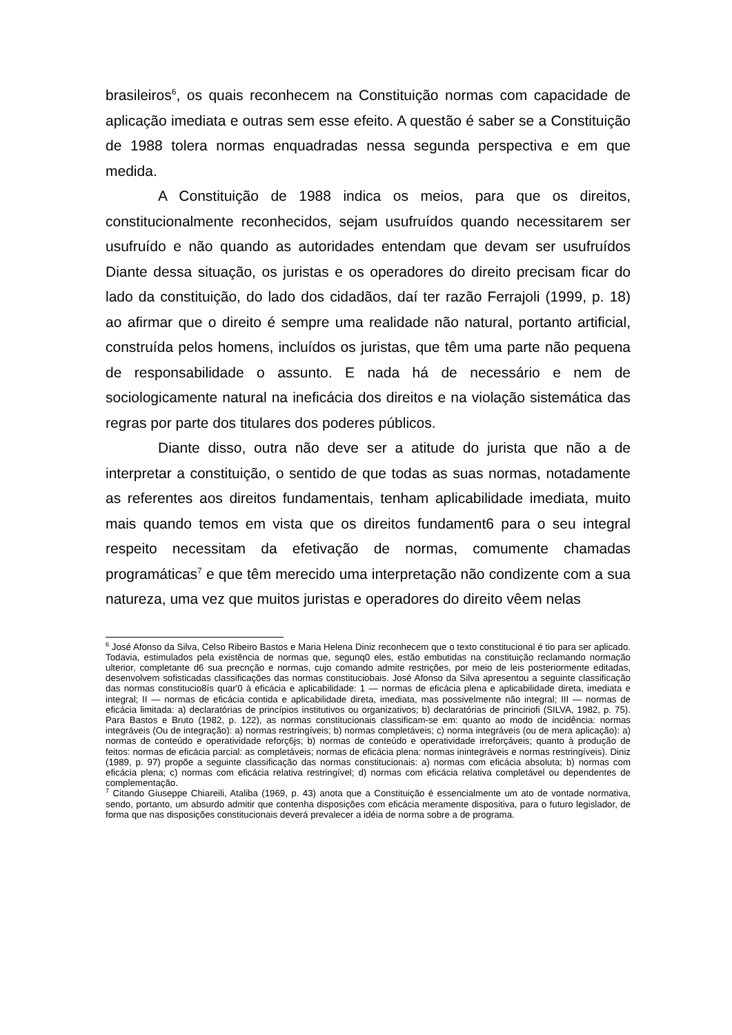brasileiros<sup>6</sup>, os quais reconhecem na Constituição normas com capacidade de aplicação imediata e outras sem esse efeito. A questão é saber se a Constituição de 1988 tolera normas enquadradas nessa segunda perspectiva e em que medida.
A Constituição de 1988 indica os meios, para que os direitos, constitucionalmente reconhecidos, sejam usufruídos quando necessitarem ser usufruído e não quando as autoridades entendam que devam ser usufruídos Diante dessa situação, os juristas e os operadores do direito precisam ficar do lado da constituição, do lado dos cidadãos, daí ter razão Ferrajoli (1999, p. 18) ao afirmar que o direito é sempre uma realidade não natural, portanto artificial, construída pelos homens, incluídos os juristas, que têm uma parte não pequena de responsabilidade o assunto. E nada há de necessário e nem de sociologicamente natural na ineficácia dos direitos e na violação sistemática das regras por parte dos titulares dos poderes públicos.
Diante disso, outra não deve ser a atitude do jurista que não a de interpretar a constituição, o sentido de que todas as suas normas, notadamente as referentes aos direitos fundamentais, tenham aplicabilidade imediata, muito mais quando temos em vista que os direitos fundament6 para o seu integral respeito necessitam da efetivação de normas, comumente chamadas programáticas<sup>7</sup> e que têm merecido uma interpretação não condizente com a sua natureza, uma vez que muitos juristas e operadores do direito vêem nelas
<sup>6</sup> José Afonso da Silva, Celso Ribeiro Bastos e Maria Helena Diniz reconhecem que o texto constitucional é tio para ser aplicado. Todavia, estimulados pela existência de normas que, segunq0 eles, estão embutidas na constituição reclamando normação ulterior, completante d6 sua precnção e normas, cujo comando admite restrições, por meio de leis posteriormente editadas, desenvolvem sofisticadas classificações das normas constituciobais. José Afonso da Silva apresentou a seguinte classificação das normas constitucio8ís quar'0 à eficácia e aplicabilidade: 1 — normas de eficácia plena e aplicabilidade direta, imediata e integral; II — normas de eficácia contida e aplicabilidade direta, imediata, mas possivelmente não integral; III — normas de eficácia limitada: a) declaratórias de princípios institutivos ou organizativos; b) declaratórias de princiriofi (SILVA, 1982, p. 75). Para Bastos e Bruto (1982, p. 122), as normas constitucionais classificam-se em: quanto ao modo de incidência: normas integráveis (Ou de integração): a) normas restringíveis; b) normas completáveis; c) norma integráveis (ou de mera aplicação): a) normas de conteúdo e operatividade reforç6js; b) normas de conteúdo e operatividade irreforçáveis; quanto à produção de feitos: normas de eficácia parcial: as completáveis; normas de eficácia plena: normas inintegráveis e normas restringíveis). Diniz (1989, p. 97) propõe a seguinte classificação das normas constitucionais: a) normas com eficácia absoluta; b) normas com eficácia plena; c) normas com eficácia relativa restringível; d) normas com eficácia relativa completável ou dependentes de complementação.
<sup>7</sup> Citando Giuseppe Chiareili, Ataliba (1969, p. 43) anota que a Constituição é essencialmente um ato de vontade normativa, sendo, portanto, um absurdo admitir que contenha disposições com eficácia meramente dispositiva, para o futuro legislador, de forma que nas disposições constitucionais deverá prevalecer a idéia de norma sobre a de programa.